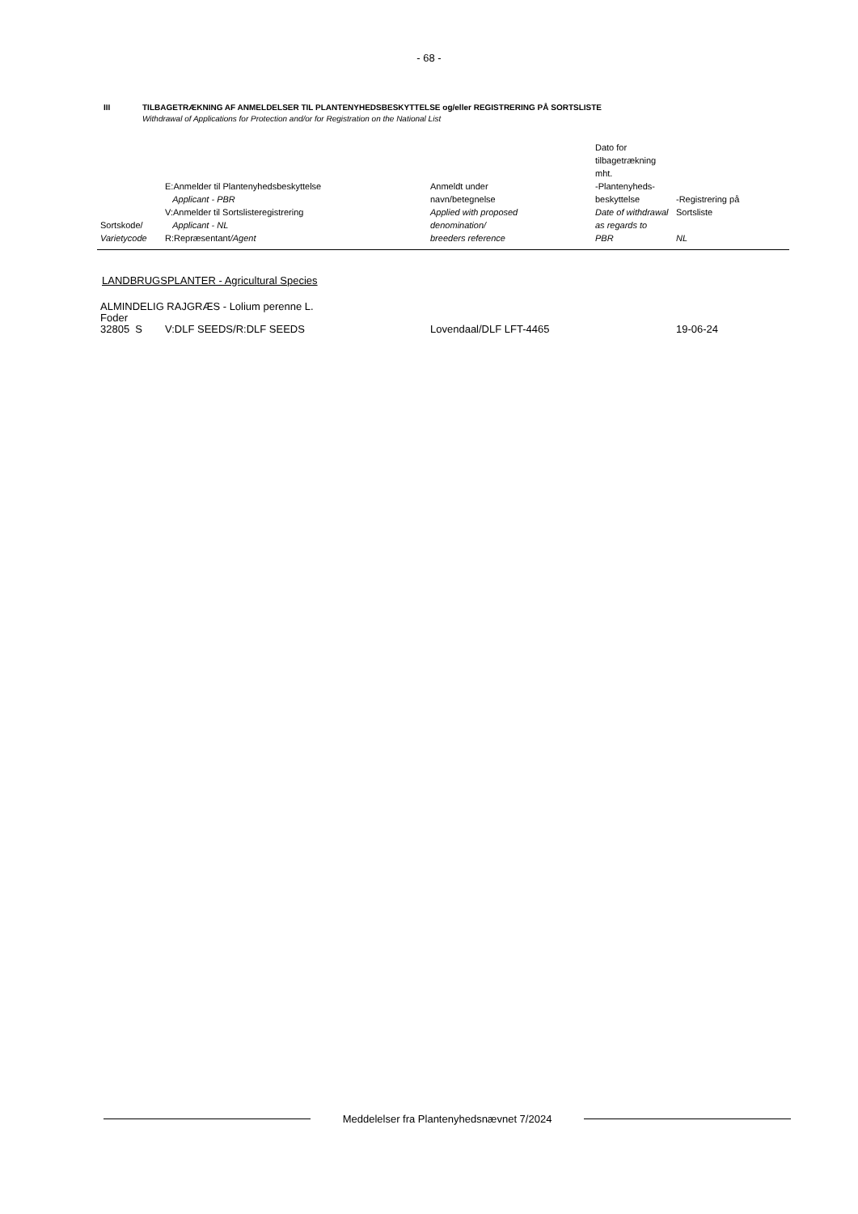- 68 -
III TILBAGETRÆKNING AF ANMELDELSER TIL PLANTENYHEDSBESKYTTELSE og/eller REGISTRERING PÅ SORTSLISTE
Withdrawal of Applications for Protection and/or for Registration on the National List
| Sortskode/ Varietycode | E:Anmelder til Plantenyhedsbeskyttelse Applicant - PBR V:Anmelder til Sortslisteregistrering Applicant - NL R:Repræsentant /Agent | Anmeldt under navn/betegnelse Applied with proposed denomination/ breeders reference | Dato for tilbagetrækning mht. -Plantenyheds- beskyttelse Date of withdrawal as regards to PBR | -Registrering på Sortsliste NL |
| --- | --- | --- | --- | --- |
LANDBRUGSPLANTER - Agricultural Species
| ALMINDELIG RAJGRÆS - Lolium perenne L. | | | | |
| Foder | | | | |
| 32805 S | V:DLF SEEDS/R:DLF SEEDS | Lovendaal/DLF LFT-4465 | | 19-06-24 |
Meddelelser fra Plantenyhedsnævnet 7/2024